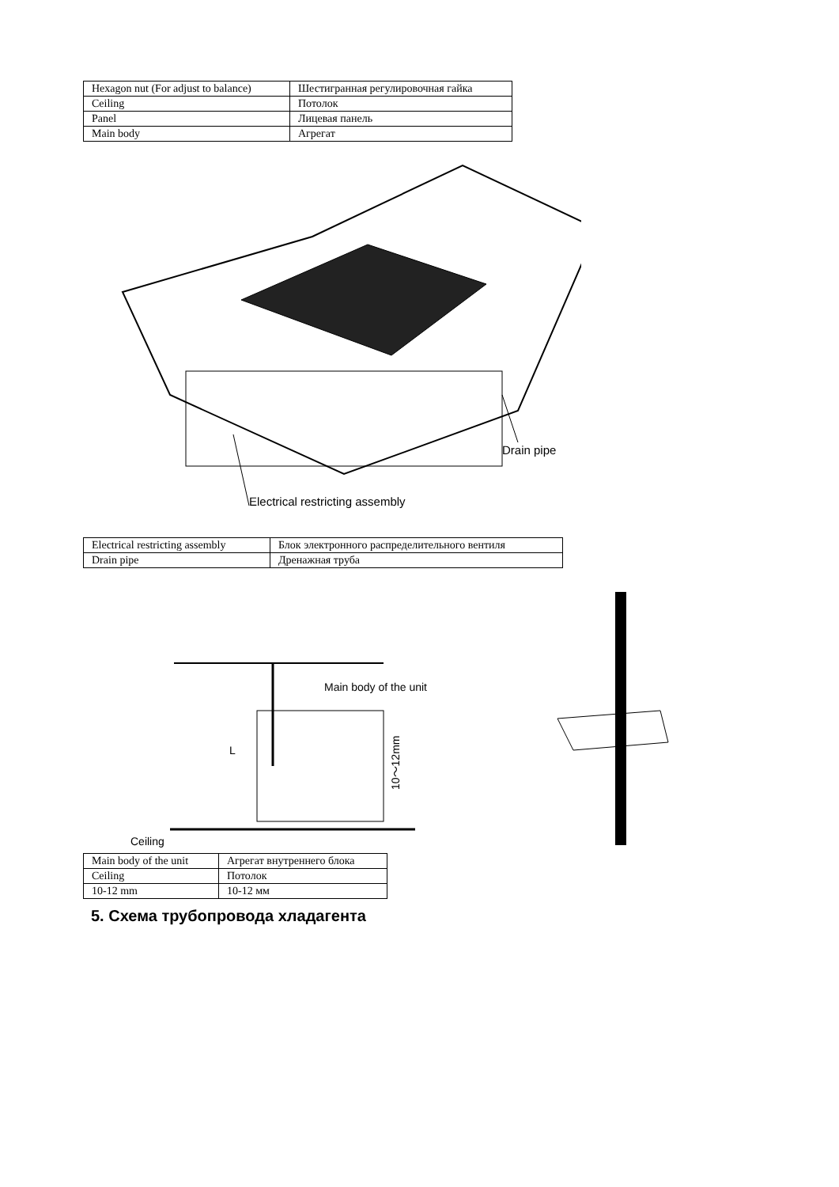| Hexagon nut (For adjust to balance) | Шестигранная регулировочная гайка |
| Ceiling | Потолок |
| Panel | Лицевая панель |
| Main body | Агрегат |
Drain pipe
Electrical restricting assembly
| Electrical restricting assembly | Блок электронного распределительного вентиля |
| Drain pipe | Дренажная труба |
Main body of the unit
Ceiling
10～12mm
L
| Main body of the unit | Агрегат внутреннего блока |
| Ceiling | Потолок |
| 10-12 mm | 10-12 мм |
5. Схема трубопровода хладагента